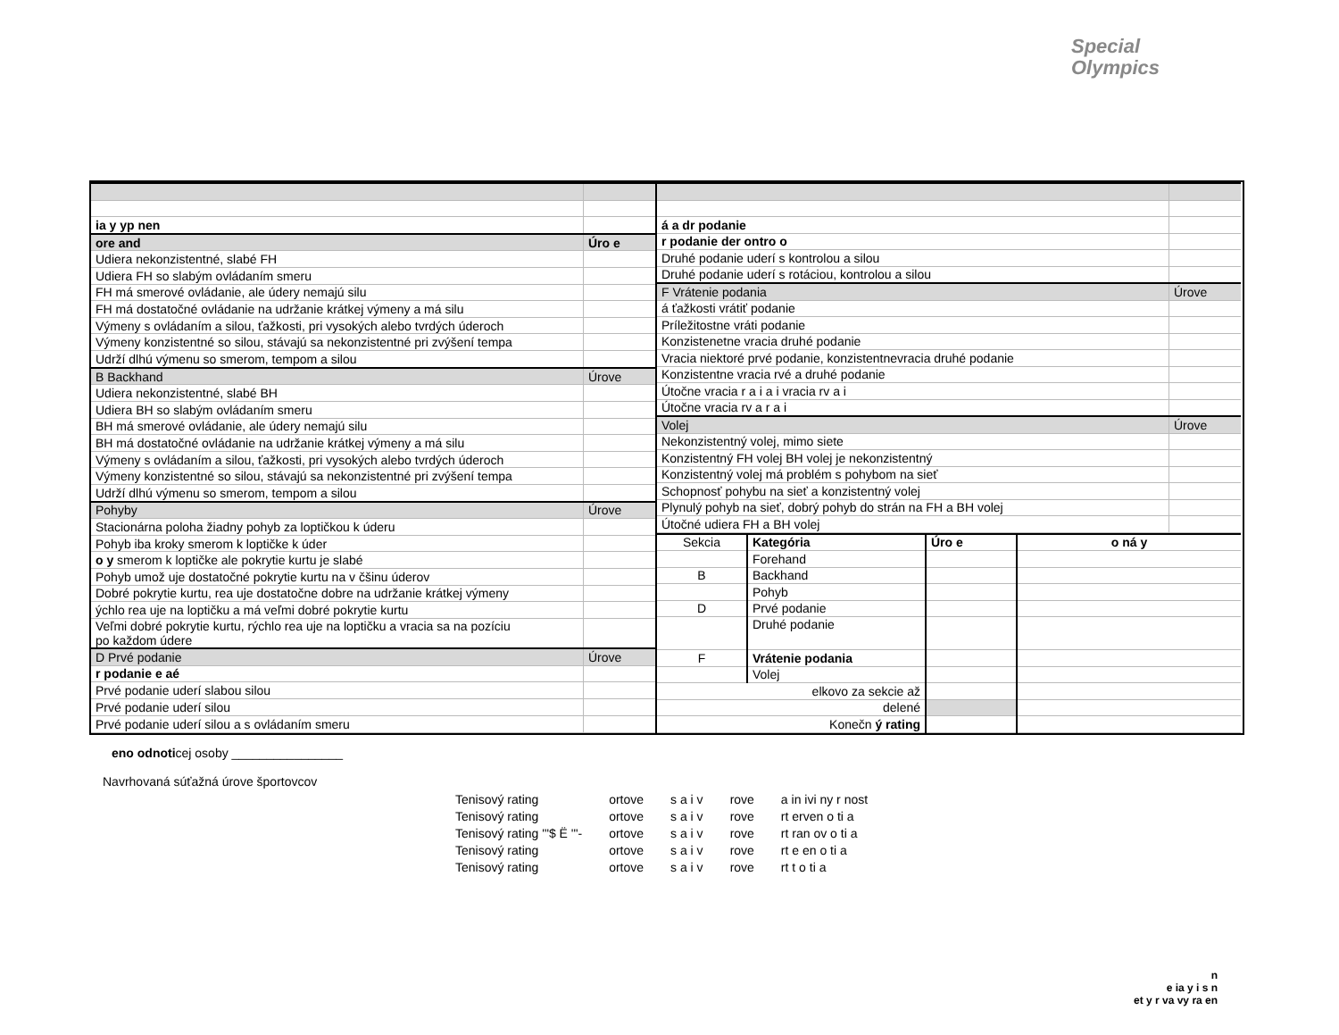Special
Olympics
| ia y yp nen | |
| ore and | Úro e |
| Udiera nekonzistentné, slabé FH | |
| Udiera FH so slabým ovládaním smeru | |
| FH má smerové ovládanie, ale údery nemajú silu | |
| FH má dostatočné ovládanie na udržanie krátkej výmeny a má silu | |
| Výmeny s ovládaním a silou, ťažkosti, pri vysokých alebo tvrdých úderoch | |
| Výmeny konzistentné so silou, stávajú sa nekonzistentné pri zvýšení tempa | |
| Udrží dlhú výmenu so smerom, tempom a silou | |
| B Backhand | Úrove |
| Udiera nekonzistentné, slabé BH | |
| Udiera BH so slabým ovládaním smeru | |
| BH má smerové ovládanie, ale údery nemajú silu | |
| BH má dostatočné ovládanie na udržanie krátkej výmeny a má silu | |
| Výmeny s ovládaním a silou, ťažkosti, pri vysokých alebo tvrdých úderoch | |
| Výmeny konzistentné so silou, stávajú sa nekonzistentné pri zvýšení tempa | |
| Udrží dlhú výmenu so smerom, tempom a silou | |
| Pohyby | Úrove |
| Stacionárna poloha žiadny pohyb za loptičkou k úderu | |
| Pohyb iba kroky smerom k loptičke k úder | |
| o y smerom k loptičke ale pokrytie kurtu je slabé | |
| Pohyb umož uje dostatočné pokrytie kurtu na v čšinu úderov | |
| Dobré pokrytie kurtu, rea uje dostatočne dobre na udržanie krátkej výmeny | |
| ýchlo rea uje na loptičku a má veľmi dobré pokrytie kurtu | |
| Veľmi dobré pokrytie kurtu, rýchlo rea uje na loptičku a vracia sa na pozíciu po každom údere | |
| D Prvé podanie | Úrove |
| r podanie e aé | |
| Prvé podanie uderí slabou silou | |
| Prvé podanie uderí silou | |
| Prvé podanie uderí silou a s ovládaním smeru | |
| á a dr podanie | |
| r podanie der ontro o | |
| Druhé podanie uderí s kontrolou a silou | |
| Druhé podanie uderí s rotáciou, kontrolou a silou | |
| F Vrátenie podania | Úrove |
| á ťažkosti vrátiť podanie | |
| Príležitostne vráti podanie | |
| Konzistenetne vracia druhé podanie | |
| Vracia niektoré prvé podanie, konzistentnevracia druhé podanie | |
| Konzistentne vracia rvé a druhé podanie | |
| Útočne vracia r a i a i vracia rv a i | |
| Útočne vracia rv a r a i | |
| Volej | Úrove |
| Nekonzistentný volej, mimo siete | |
| Konzistentný FH volej BH volej je nekonzistentný | |
| Konzistentný volej má problém s pohybom na sieť | |
| Schopnosť pohybu na sieť a konzistentný volej | |
| Plynulý pohyb na sieť, dobrý pohyb do strán na FH a BH volej | |
| Útočné udiera FH a BH volej | |
| Sekcia | Kategória | Úro e | o ná y |
| | Forehand | | |
| B | Backhand | | |
| | Pohyb | | |
| D | Prvé podanie | | |
| | Druhé podanie | | |
| F | Vrátenie podania | | |
| | Volej | | |
| elkovo za sekcie až | | | |
| delené | | | |
| Konečn ý rating | | | |
eno odnoticej osoby ________________
Navrhovaná súťažná úrove športovcov
| Tenisový rating | ortove | s a i v | rove | a in ivi ny r nost |
| Tenisový rating | ortove | s a i v | rove | rt erven o ti a |
| Tenisový rating '"$ Ë '"- | ortove | s a i v | rove | rt ran ov o ti a |
| Tenisový rating | ortove | s a i v | rove | rt e en o ti a |
| Tenisový rating | ortove | s a i v | rove | rt t o ti a |
n
e ia y i s n
et y r va vy ra en